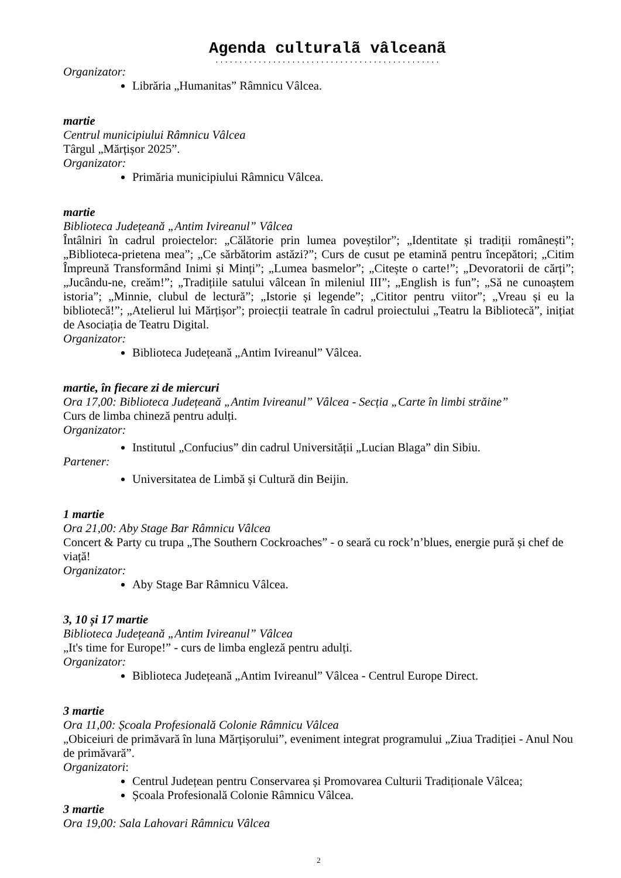Agenda culturalã vâlceanã
...............................................
Organizator:
Librăria „Humanitas” Râmnicu Vâlcea.
martie
Centrul municipiului Râmnicu Vâlcea
Târgul „Mărțișor 2025”.
Organizator:
Primăria municipiului Râmnicu Vâlcea.
martie
Biblioteca Județeană „Antim Ivireanul” Vâlcea
Întâlniri în cadrul proiectelor: „Călătorie prin lumea poveștilor”; „Identitate și tradiții românești”; „Biblioteca-prietena mea”; „Ce sărbătorim astăzi?”; Curs de cusut pe etamină pentru începători; „Citim Împreună Transformând Inimi și Minți”; „Lumea basmelor”; „Citește o carte!”; „Devoratorii de cărți”; „Jucându-ne, creăm!”; „Tradițiile satului vâlcean în mileniul III”; „English is fun”; „Să ne cunoaștem istoria”; „Minnie, clubul de lectură”; „Istorie și legende”; „Cititor pentru viitor”; „Vreau și eu la bibliotecă!”; „Atelierul lui Mărțișor”; proiecții teatrale în cadrul proiectului „Teatru la Bibliotecă”, inițiat de Asociația de Teatru Digital.
Organizator:
Biblioteca Județeană „Antim Ivireanul” Vâlcea.
martie, în fiecare zi de miercuri
Ora 17,00: Biblioteca Județeană „Antim Ivireanul” Vâlcea - Secția „Carte în limbi străine”
Curs de limba chineză pentru adulți.
Organizator:
Institutul „Confucius” din cadrul Universității „Lucian Blaga” din Sibiu.
Partener:
Universitatea de Limbă și Cultură din Beijin.
1 martie
Ora 21,00: Aby Stage Bar Râmnicu Vâlcea
Concert & Party cu trupa „The Southern Cockroaches” - o seară cu rock’n’blues, energie pură și chef de viață!
Organizator:
Aby Stage Bar Râmnicu Vâlcea.
3, 10 și 17 martie
Biblioteca Județeană „Antim Ivireanul” Vâlcea
„It's time for Europe!” - curs de limba engleză pentru adulți.
Organizator:
Biblioteca Județeană „Antim Ivireanul” Vâlcea - Centrul Europe Direct.
3 martie
Ora 11,00: Școala Profesională Colonie Râmnicu Vâlcea
„Obiceiuri de primăvară în luna Mărțișorului”, eveniment integrat programului „Ziua Tradiției - Anul Nou de primăvară”.
Organizatori:
Centrul Județean pentru Conservarea și Promovarea Culturii Tradiționale Vâlcea;
Școala Profesională Colonie Râmnicu Vâlcea.
3 martie
Ora 19,00: Sala Lahovari Râmnicu Vâlcea
2